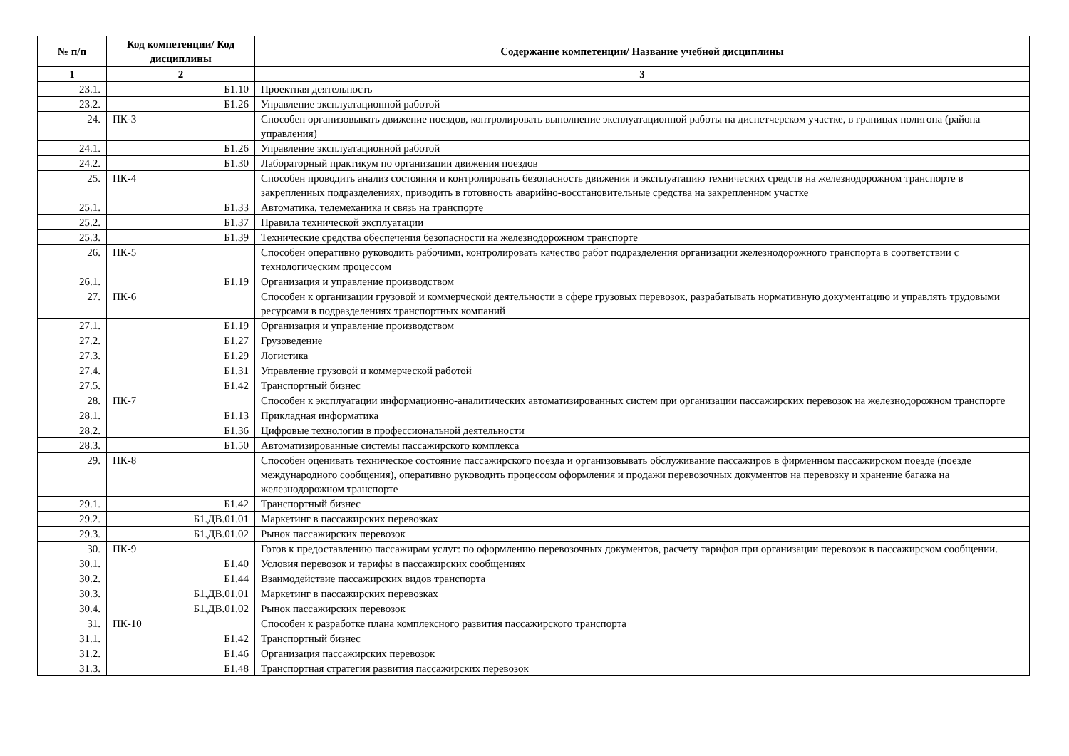| № п/п | Код компетенции/ Код дисциплины | Содержание компетенции/ Название учебной дисциплины |
| --- | --- | --- |
| 1 | 2 | 3 |
| 23.1. | Б1.10 | Проектная деятельность |
| 23.2. | Б1.26 | Управление эксплуатационной работой |
| 24. | ПК-3 | Способен организовывать движение поездов, контролировать выполнение эксплуатационной работы на диспетчерском участке, в границах полигона (района управления) |
| 24.1. | Б1.26 | Управление эксплуатационной работой |
| 24.2. | Б1.30 | Лабораторный практикум по организации движения поездов |
| 25. | ПК-4 | Способен проводить анализ состояния и контролировать безопасность движения и эксплуатацию технических средств на железнодорожном транспорте в закрепленных подразделениях, приводить в готовность аварийно-восстановительные средства на закрепленном участке |
| 25.1. | Б1.33 | Автоматика, телемеханика и связь на транспорте |
| 25.2. | Б1.37 | Правила технической эксплуатации |
| 25.3. | Б1.39 | Технические средства обеспечения безопасности на железнодорожном транспорте |
| 26. | ПК-5 | Способен оперативно руководить рабочими, контролировать качество работ подразделения организации железнодорожного транспорта в соответствии с технологическим процессом |
| 26.1. | Б1.19 | Организация и управление производством |
| 27. | ПК-6 | Способен к организации грузовой и коммерческой деятельности в сфере грузовых перевозок, разрабатывать нормативную документацию и управлять трудовыми ресурсами в подразделениях транспортных компаний |
| 27.1. | Б1.19 | Организация и управление производством |
| 27.2. | Б1.27 | Грузоведение |
| 27.3. | Б1.29 | Логистика |
| 27.4. | Б1.31 | Управление грузовой и коммерческой работой |
| 27.5. | Б1.42 | Транспортный бизнес |
| 28. | ПК-7 | Способен к эксплуатации информационно-аналитических автоматизированных систем при организации пассажирских перевозок на железнодорожном транспорте |
| 28.1. | Б1.13 | Прикладная информатика |
| 28.2. | Б1.36 | Цифровые технологии в профессиональной деятельности |
| 28.3. | Б1.50 | Автоматизированные системы пассажирского комплекса |
| 29. | ПК-8 | Способен оценивать техническое состояние пассажирского поезда и организовывать обслуживание пассажиров в фирменном пассажирском поезде (поезде международного сообщения), оперативно руководить процессом оформления и продажи перевозочных документов на перевозку и хранение багажа на железнодорожном транспорте |
| 29.1. | Б1.42 | Транспортный бизнес |
| 29.2. | Б1.ДВ.01.01 | Маркетинг в пассажирских перевозках |
| 29.3. | Б1.ДВ.01.02 | Рынок пассажирских перевозок |
| 30. | ПК-9 | Готов к предоставлению пассажирам услуг: по оформлению перевозочных документов, расчету тарифов при организации перевозок в пассажирском сообщении. |
| 30.1. | Б1.40 | Условия перевозок и тарифы в пассажирских сообщениях |
| 30.2. | Б1.44 | Взаимодействие пассажирских видов транспорта |
| 30.3. | Б1.ДВ.01.01 | Маркетинг в пассажирских перевозках |
| 30.4. | Б1.ДВ.01.02 | Рынок пассажирских перевозок |
| 31. | ПК-10 | Способен к разработке плана комплексного развития пассажирского транспорта |
| 31.1. | Б1.42 | Транспортный бизнес |
| 31.2. | Б1.46 | Организация пассажирских перевозок |
| 31.3. | Б1.48 | Транспортная стратегия развития пассажирских перевозок |